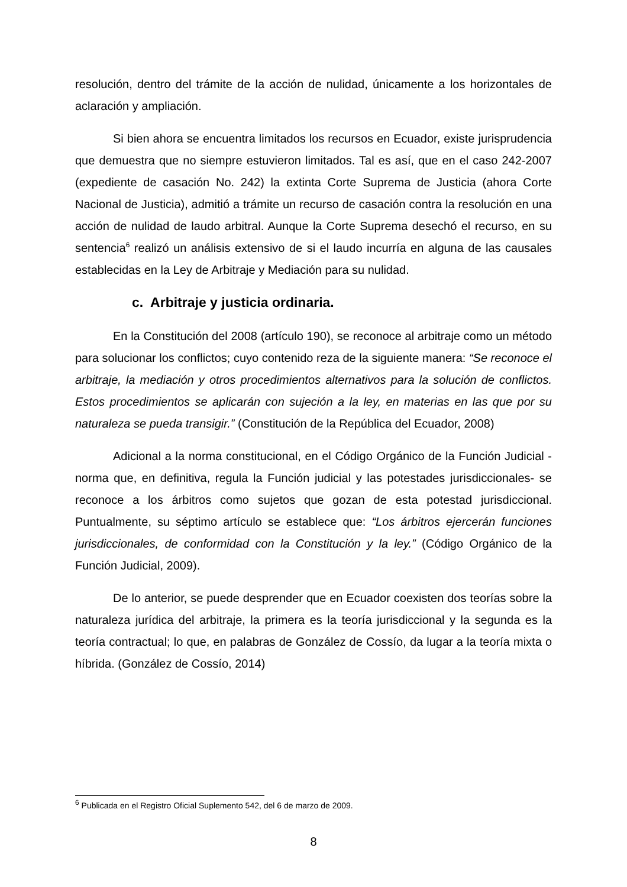resolución, dentro del trámite de la acción de nulidad, únicamente a los horizontales de aclaración y ampliación.
Si bien ahora se encuentra limitados los recursos en Ecuador, existe jurisprudencia que demuestra que no siempre estuvieron limitados. Tal es así, que en el caso 242-2007 (expediente de casación No. 242) la extinta Corte Suprema de Justicia (ahora Corte Nacional de Justicia), admitió a trámite un recurso de casación contra la resolución en una acción de nulidad de laudo arbitral. Aunque la Corte Suprema desechó el recurso, en su sentencia<sup>6</sup> realizó un análisis extensivo de si el laudo incurría en alguna de las causales establecidas en la Ley de Arbitraje y Mediación para su nulidad.
c. Arbitraje y justicia ordinaria.
En la Constitución del 2008 (artículo 190), se reconoce al arbitraje como un método para solucionar los conflictos; cuyo contenido reza de la siguiente manera: “Se reconoce el arbitraje, la mediación y otros procedimientos alternativos para la solución de conflictos. Estos procedimientos se aplicarán con sujeción a la ley, en materias en las que por su naturaleza se pueda transigir.” (Constitución de la República del Ecuador, 2008)
Adicional a la norma constitucional, en el Código Orgánico de la Función Judicial -norma que, en definitiva, regula la Función judicial y las potestades jurisdiccionales- se reconoce a los árbitros como sujetos que gozan de esta potestad jurisdiccional. Puntualmente, su séptimo artículo se establece que: “Los árbitros ejercerán funciones jurisdiccionales, de conformidad con la Constitución y la ley.” (Código Orgánico de la Función Judicial, 2009).
De lo anterior, se puede desprender que en Ecuador coexisten dos teorías sobre la naturaleza jurídica del arbitraje, la primera es la teoría jurisdiccional y la segunda es la teoría contractual; lo que, en palabras de González de Cossío, da lugar a la teoría mixta o híbrida. (González de Cossío, 2014)
<sup>6</sup> Publicada en el Registro Oficial Suplemento 542, del 6 de marzo de 2009.
8